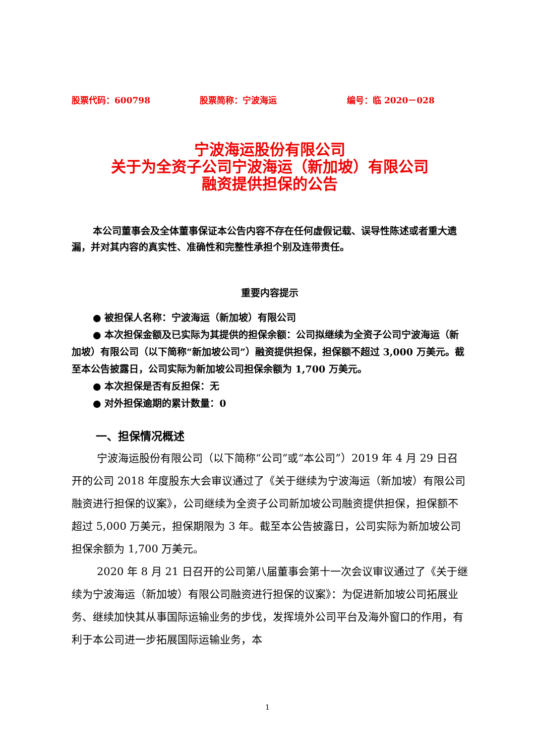股票代码：600798 股票简称：宁波海运 编号：临 2020－028
宁波海运股份有限公司
关于为全资子公司宁波海运（新加坡）有限公司
融资提供担保的公告
本公司董事会及全体董事保证本公告内容不存在任何虚假记载、误导性陈述或者重大遗漏，并对其内容的真实性、准确性和完整性承担个别及连带责任。
重要内容提示
● 被担保人名称：宁波海运（新加坡）有限公司
● 本次担保金额及已实际为其提供的担保余额：公司拟继续为全资子公司宁波海运（新加坡）有限公司（以下简称“新加坡公司”）融资提供担保，担保额不超过 3,000 万美元。截至本公告披露日，公司实际为新加坡公司担保余额为 1,700 万美元。
● 本次担保是否有反担保：无
● 对外担保逾期的累计数量：0
一、担保情况概述
宁波海运股份有限公司（以下简称“公司”或“本公司”）2019 年 4 月 29 日召开的公司 2018 年度股东大会审议通过了《关于继续为宁波海运（新加坡）有限公司融资进行担保的议案》，公司继续为全资子公司新加坡公司融资提供担保，担保额不超过 5,000 万美元，担保期限为 3 年。截至本公告披露日，公司实际为新加坡公司担保余额为 1,700 万美元。
2020 年 8 月 21 日召开的公司第八届董事会第十一次会议审议通过了《关于继续为宁波海运（新加坡）有限公司融资进行担保的议案》：为促进新加坡公司拓展业务、继续加快其从事国际运输业务的步伐，发挥境外公司平台及海外窗口的作用，有利于本公司进一步拓展国际运输业务，本
1